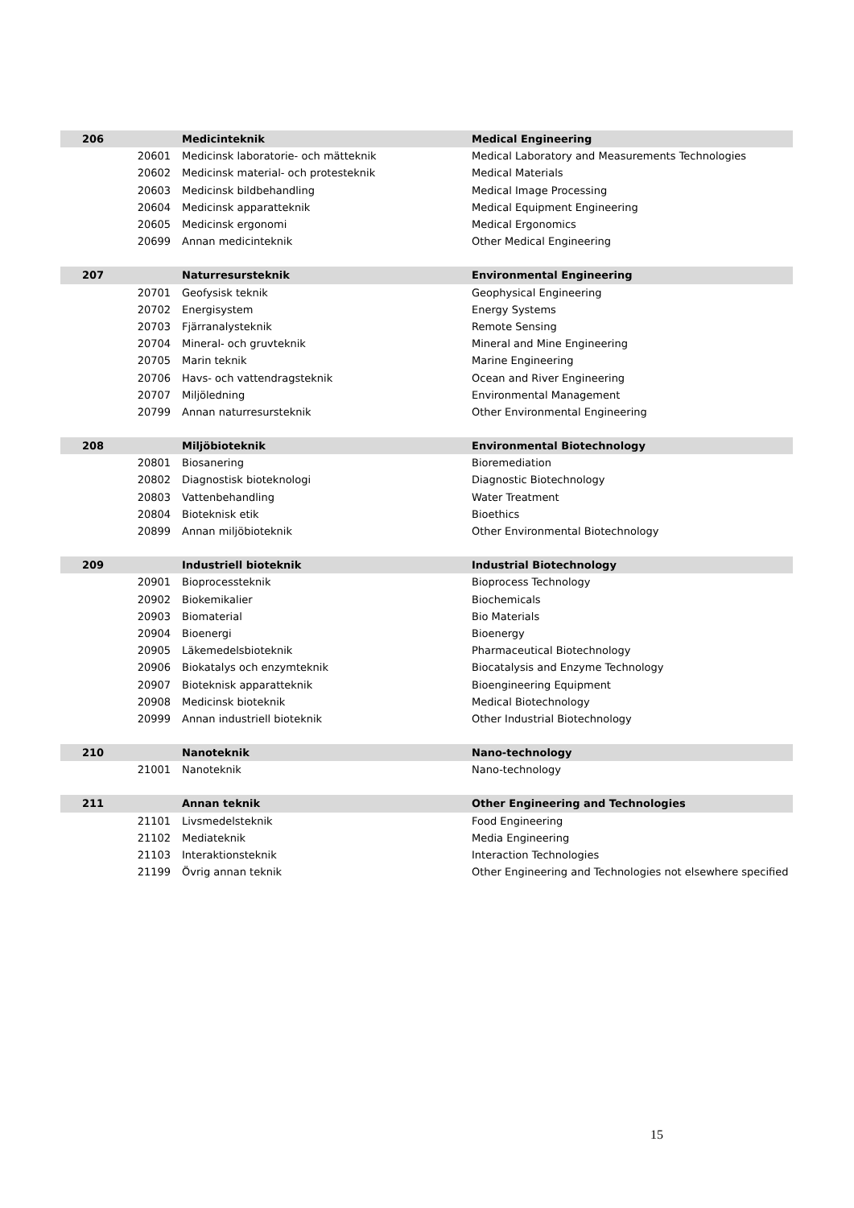| 206 | | Medicinteknik | Medical Engineering |
| | 20601 | Medicinsk laboratorie- och mätteknik | Medical Laboratory and Measurements Technologies |
| | 20602 | Medicinsk material- och protesteknik | Medical Materials |
| | 20603 | Medicinsk bildbehandling | Medical Image Processing |
| | 20604 | Medicinsk apparatteknik | Medical Equipment Engineering |
| | 20605 | Medicinsk ergonomi | Medical Ergonomics |
| | 20699 | Annan medicinteknik | Other Medical Engineering |
| 207 | | Naturresursteknik | Environmental Engineering |
| | 20701 | Geofysisk teknik | Geophysical Engineering |
| | 20702 | Energisystem | Energy Systems |
| | 20703 | Fjärranalysteknik | Remote Sensing |
| | 20704 | Mineral- och gruvteknik | Mineral and Mine Engineering |
| | 20705 | Marin teknik | Marine Engineering |
| | 20706 | Havs- och vattendragsteknik | Ocean and River Engineering |
| | 20707 | Miljöledning | Environmental Management |
| | 20799 | Annan naturresursteknik | Other Environmental Engineering |
| 208 | | Miljöbioteknik | Environmental Biotechnology |
| | 20801 | Biosanering | Bioremediation |
| | 20802 | Diagnostisk bioteknologi | Diagnostic Biotechnology |
| | 20803 | Vattenbehandling | Water Treatment |
| | 20804 | Bioteknisk etik | Bioethics |
| | 20899 | Annan miljöbioteknik | Other Environmental Biotechnology |
| 209 | | Industriell bioteknik | Industrial Biotechnology |
| | 20901 | Bioprocessteknik | Bioprocess Technology |
| | 20902 | Biokemikalier | Biochemicals |
| | 20903 | Biomaterial | Bio Materials |
| | 20904 | Bioenergi | Bioenergy |
| | 20905 | Läkemedelsbioteknik | Pharmaceutical Biotechnology |
| | 20906 | Biokatalys och enzymteknik | Biocatalysis and Enzyme Technology |
| | 20907 | Bioteknisk apparatteknik | Bioengineering Equipment |
| | 20908 | Medicinsk bioteknik | Medical Biotechnology |
| | 20999 | Annan industriell bioteknik | Other Industrial Biotechnology |
| 210 | | Nanoteknik | Nano-technology |
| | 21001 | Nanoteknik | Nano-technology |
| 211 | | Annan teknik | Other Engineering and Technologies |
| | 21101 | Livsmedelsteknik | Food Engineering |
| | 21102 | Mediateknik | Media Engineering |
| | 21103 | Interaktionsteknik | Interaction Technologies |
| | 21199 | Övrig annan teknik | Other Engineering and Technologies not elsewhere specified |
15